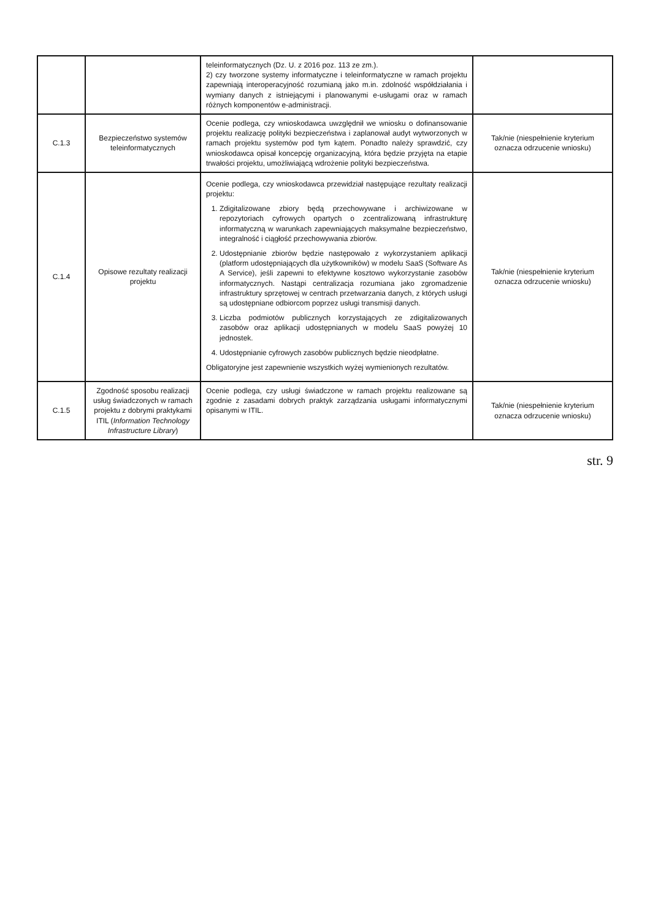| | | teleinformatycznych (Dz. U. z 2016 poz. 113 ze zm.). 2) czy tworzone systemy informatyczne i teleinformatyczne w ramach projektu zapewniają interoperacyjność rozumianą jako m.in. zdolność współdziałania i wymiany danych z istniejącymi i planowanymi e-usługami oraz w ramach różnych komponentów e-administracji. | |
| C.1.3 | Bezpieczeństwo systemów teleinformatycznych | Ocenie podlega, czy wnioskodawca uwzględnił we wniosku o dofinansowanie projektu realizację polityki bezpieczeństwa i zaplanował audyt wytworzonych w ramach projektu systemów pod tym kątem. Ponadto należy sprawdzić, czy wnioskodawca opisał koncepcję organizacyjną, która będzie przyjęta na etapie trwałości projektu, umożliwiającą wdrożenie polityki bezpieczeństwa. | Tak/nie (niespełnienie kryterium oznacza odrzucenie wniosku) |
| C.1.4 | Opisowe rezultaty realizacji projektu | Ocenie podlega, czy wnioskodawca przewidział następujące rezultaty realizacji projektu: 1. Zdigitalizowane zbiory będą przechowywane i archiwizowane w repozytoriach cyfrowych opartych o zcentralizowaną infrastrukturę informatyczną w warunkach zapewniających maksymalne bezpieczeństwo, integralność i ciągłość przechowywania zbiorów. 2. Udostępnianie zbiorów będzie następowało z wykorzystaniem aplikacji (platform udostępniających dla użytkowników) w modelu SaaS (Software As A Service), jeśli zapewni to efektywne kosztowo wykorzystanie zasobów informatycznych. Nastąpi centralizacja rozumiana jako zgromadzenie infrastruktury sprzętowej w centrach przetwarzania danych, z których usługi są udostępniane odbiorcom poprzez usługi transmisji danych. 3. Liczba podmiotów publicznych korzystających ze zdigitalizowanych zasobów oraz aplikacji udostępnianych w modelu SaaS powyżej 10 jednostek. 4. Udostępnianie cyfrowych zasobów publicznych będzie nieodpłatne. Obligatoryjne jest zapewnienie wszystkich wyżej wymienionych rezultatów. | Tak/nie (niespełnienie kryterium oznacza odrzucenie wniosku) |
| C.1.5 | Zgodność sposobu realizacji usług świadczonych w ramach projektu z dobrymi praktykami ITIL ( Information Technology Infrastructure Library ) | Ocenie podlega, czy usługi świadczone w ramach projektu realizowane są zgodnie z zasadami dobrych praktyk zarządzania usługami informatycznymi opisanymi w ITIL. | Tak/nie (niespełnienie kryterium oznacza odrzucenie wniosku) |
str. 9